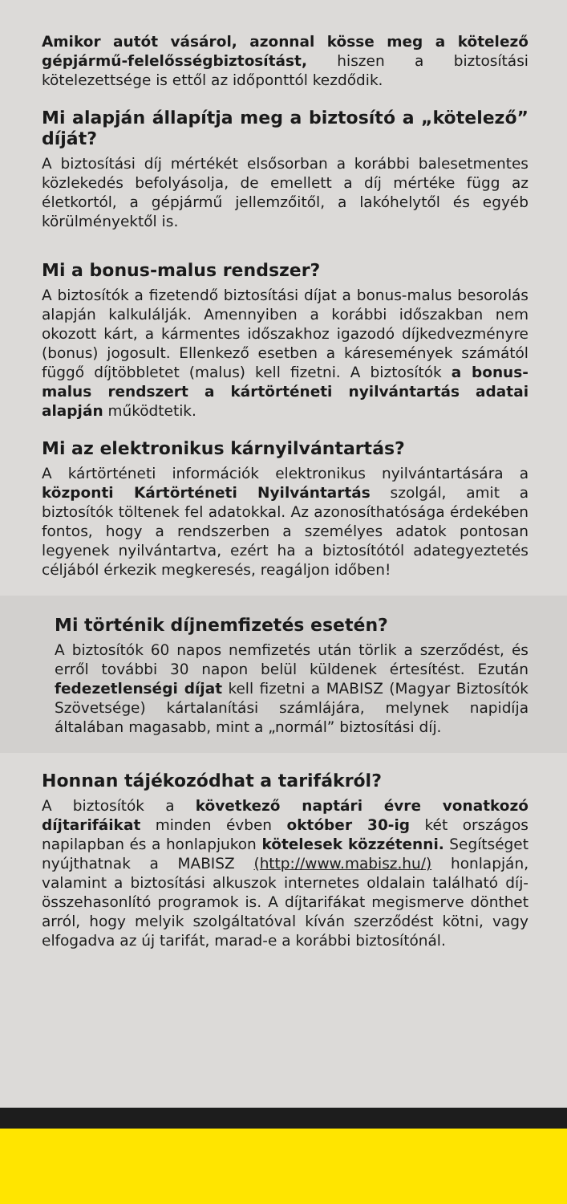Amikor autót vásárol, azonnal kösse meg a kötelező gépjármű-felelősségbiztosítást, hiszen a biztosítási kötelezettsége is ettől az időponttól kezdődik.
Mi alapján állapítja meg a biztosító a „kötelező” díját?
A biztosítási díj mértékét elsősorban a korábbi balesetmentes közlekedés befolyásolja, de emellett a díj mértéke függ az életkortól, a gépjármű jellemzőitől, a lakóhelytől és egyéb körülményektől is.
Mi a bonus-malus rendszer?
A biztosítók a fizetendő biztosítási díjat a bonus-malus besorolás alapján kalkulálják. Amennyiben a korábbi időszakban nem okozott kárt, a kármentes időszakhoz igazodó díjkedvezményre (bonus) jogosult. Ellenkező esetben a káresemények számától függő díjtöbbletet (malus) kell fizetni. A biztosítók a bonus-malus rendszert a kártörténeti nyilvántartás adatai alapján működtetik.
Mi az elektronikus kárnyilvántartás?
A kártörténeti információk elektronikus nyilvántartására a központi Kártörténeti Nyilvántartás szolgál, amit a biztosítók töltenek fel adatokkal. Az azonosíthatósága érdekében fontos, hogy a rendszerben a személyes adatok pontosan legyenek nyilvántartva, ezért ha a biztosítótól adategyeztetés céljából érkezik megkeresés, reagáljon időben!
Mi történik díjnemfizetés esetén?
A biztosítók 60 napos nemfizetés után törlik a szerződést, és erről további 30 napon belül küldenek értesítést. Ezután fedezetlenségi díjat kell fizetni a MABISZ (Magyar Biztosítók Szövetsége) kártalanítási számlájára, melynek napidíja általában magasabb, mint a „normál” biztosítási díj.
Honnan tájékozódhat a tarifákról?
A biztosítók a következő naptári évre vonatkozó díjtarifáikat minden évben október 30-ig két országos napilapban és a honlapjukon kötelesek közzétenni. Segítséget nyújthatnak a MABISZ (http://www.mabisz.hu/) honlapján, valamint a biztosítási alkuszok internetes oldalain található díj-összehasonlító programok is. A díjtarifákat megismerve dönthet arról, hogy melyik szolgáltatóval kíván szerződést kötni, vagy elfogadva az új tarifát, marad-e a korábbi biztosítónál.